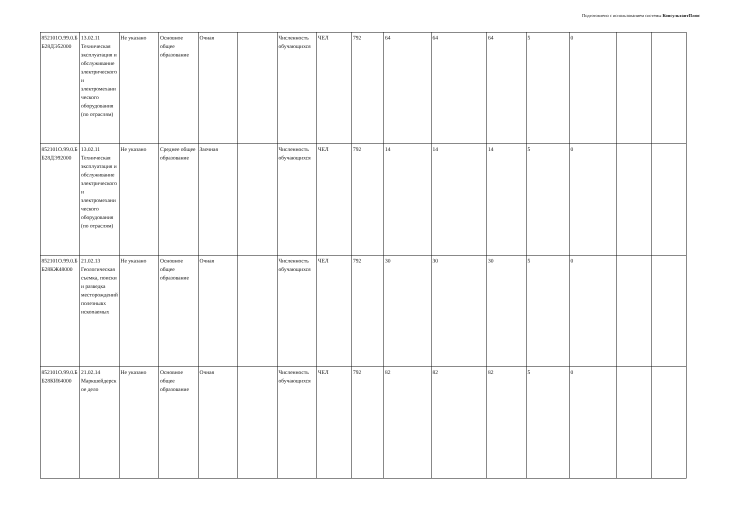Подготовлено с использованием системы КонсультантПлюс
| 852101О.99.0.ББ28ДЭ52000 | 13.02.11 Техническая эксплуатация и обслуживание электрического и электромеханического оборудования (по отраслям) | Не указано | Основное общее образование | Очная | | Численность обучающихся | ЧЕЛ | 792 | 64 | 64 | 64 | 5 | 0 | | |
| 852101О.99.0.ББ28ДЭ92000 | 13.02.11 Техническая эксплуатация и обслуживание электрического и электромеханического оборудования (по отраслям) | Не указано | Среднее общее образование | Заочная | | Численность обучающихся | ЧЕЛ | 792 | 14 | 14 | 14 | 5 | 0 | | |
| 852101О.99.0.ББ28КЖ48000 | 21.02.13 Геологическая съемка, поиски и разведка месторождений полезнывх ископаемых | Не указано | Основное общее образование | Очная | | Численность обучающихся | ЧЕЛ | 792 | 30 | 30 | 30 | 5 | 0 | | |
| 852101О.99.0.ББ28КИ64000 | 21.02.14 Маркшейдерское дело | Не указано | Основное общее образование | Очная | | Численность обучающихся | ЧЕЛ | 792 | 82 | 82 | 82 | 5 | 0 | | |